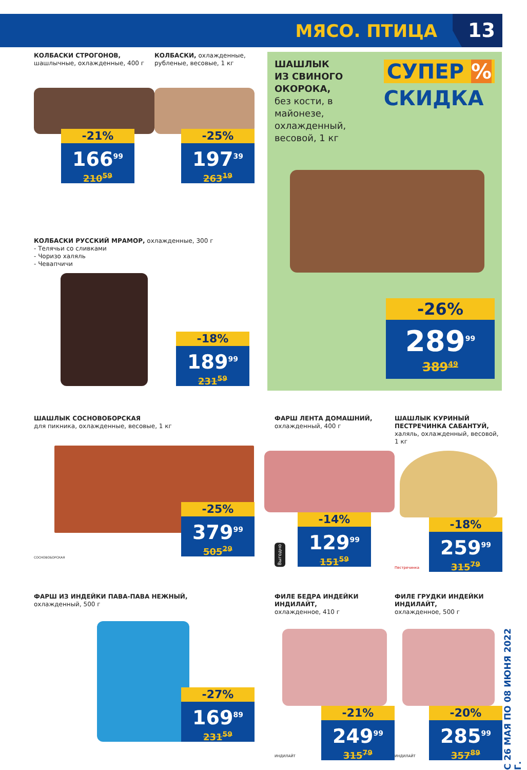МЯСО. ПТИЦА 13
КОЛБАСКИ СТРОГОНОВ,
шашлычные, охлажденные, 400 г
-21%
166<sup>99</sup>
210<sup>59</sup>
КОЛБАСКИ, охлажденные, рубленые, весовые, 1 кг
-25%
197<sup>39</sup>
263<sup>19</sup>
КОЛБАСКИ РУССКИЙ МРАМОР, охлажденные, 300 г
- Телячьи со сливками
- Чоризо халяль
- Чевапчичи
-18%
189<sup>99</sup>
231<sup>59</sup>
ШАШЛЫК
ИЗ СВИНОГО
ОКОРОКА,
без кости, в майонезе, охлажденный, весовой, 1 кг
СУПЕР %
СКИДКА
-26%
289<sup>99</sup>
389<sup>49</sup>
ШАШЛЫК СОСНОВОБОРСКАЯ
для пикника, охлажденные, весовые, 1 кг
-25%
379<sup>99</sup>
505<sup>29</sup>
СОСНОВОБОРСКАЯ
ФАРШ ЛЕНТА ДОМАШНИЙ,
охлажденный, 400 г
Выгодно
-14%
129<sup>99</sup>
151<sup>59</sup>
ШАШЛЫК КУРИНЫЙ ПЕСТРЕЧИНКА САБАНТУЙ,
халяль, охлажденный, весовой, 1 кг
Пестречинка
-18%
259<sup>99</sup>
315<sup>79</sup>
ФАРШ ИЗ ИНДЕЙКИ ПАВА-ПАВА НЕЖНЫЙ,
охлажденный, 500 г
-27%
169<sup>89</sup>
231<sup>59</sup>
ФИЛЕ БЕДРА ИНДЕЙКИ ИНДИЛАЙТ,
охлажденное, 410 г
ИНДИЛАЙТ
-21%
249<sup>99</sup>
315<sup>79</sup>
ФИЛЕ ГРУДКИ ИНДЕЙКИ ИНДИЛАЙТ,
охлажденное, 500 г
ИНДИЛАЙТ
-20%
285<sup>99</sup>
357<sup>89</sup>
С 26 МАЯ ПО 08 ИЮНЯ 2022 Г.